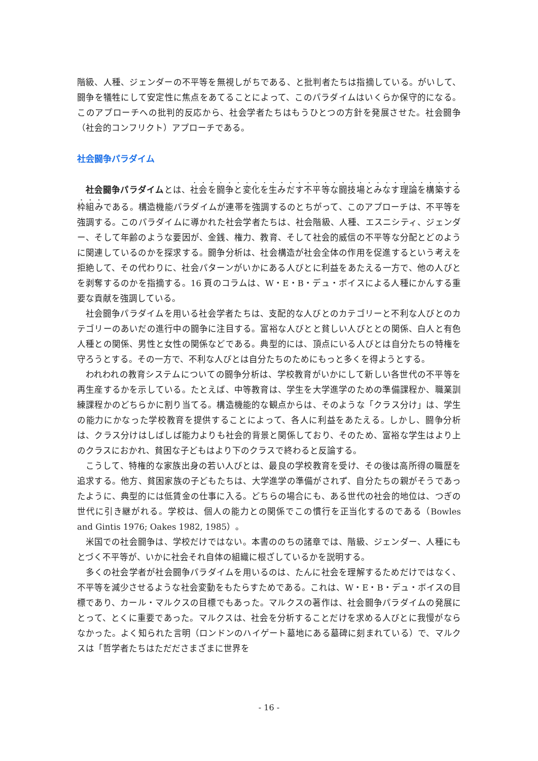階級、人種、ジェンダーの不平等を無視しがちである、と批判者たちは指摘している。がいして、闘争を犠牲にして安定性に焦点をあてることによって、このパラダイムはいくらか保守的になる。このアプローチへの批判的反応から、社会学者たちはもうひとつの方針を発展させた。社会闘争（社会的コンフリクト）アプローチである。
社会闘争パラダイム
社会闘争パラダイムとは、社会を闘争と変化を生みだす不平等な闘技場とみなす理論を構築する枠組みである。構造機能パラダイムが連帯を強調するのとちがって、このアプローチは、不平等を強調する。このパラダイムに導かれた社会学者たちは、社会階級、人種、エスニシティ、ジェンダー、そして年齢のような要因が、金銭、権力、教育、そして社会的威信の不平等な分配とどのように関連しているのかを探求する。闘争分析は、社会構造が社会全体の作用を促進するという考えを拒絶して、その代わりに、社会パターンがいかにある人びとに利益をあたえる一方で、他の人びとを剥奪するのかを指摘する。16 頁のコラムは、W・E・B・デュ・ボイスによる人種にかんする重要な貢献を強調している。
社会闘争パラダイムを用いる社会学者たちは、支配的な人びとのカテゴリーと不利な人びとのカテゴリーのあいだの進行中の闘争に注目する。富裕な人びとと貧しい人びととの関係、白人と有色人種との関係、男性と女性の関係などである。典型的には、頂点にいる人びとは自分たちの特権を守ろうとする。その一方で、不利な人びとは自分たちのためにもっと多くを得ようとする。
われわれの教育システムについての闘争分析は、学校教育がいかにして新しい各世代の不平等を再生産するかを示している。たとえば、中等教育は、学生を大学進学のための準備課程か、職業訓練課程かのどちらかに割り当てる。構造機能的な観点からは、そのような「クラス分け」は、学生の能力にかなった学校教育を提供することによって、各人に利益をあたえる。しかし、闘争分析は、クラス分けはしばしば能力よりも社会的背景と関係しており、そのため、富裕な学生はより上のクラスにおかれ、貧困な子どもはより下のクラスで終わると反論する。
こうして、特権的な家族出身の若い人びとは、最良の学校教育を受け、その後は高所得の職歴を追求する。他方、貧困家族の子どもたちは、大学進学の準備がされず、自分たちの親がそうであったように、典型的には低賃金の仕事に入る。どちらの場合にも、ある世代の社会的地位は、つぎの世代に引き継がれる。学校は、個人の能力との関係でこの慣行を正当化するのである（Bowles and Gintis 1976; Oakes 1982, 1985）。
米国での社会闘争は、学校だけではない。本書ののちの諸章では、階級、ジェンダー、人種にもとづく不平等が、いかに社会それ自体の組織に根ざしているかを説明する。
多くの社会学者が社会闘争パラダイムを用いるのは、たんに社会を理解するためだけではなく、不平等を減少させるような社会変動をもたらすためである。これは、W・E・B・デュ・ボイスの目標であり、カール・マルクスの目標でもあった。マルクスの著作は、社会闘争パラダイムの発展にとって、とくに重要であった。マルクスは、社会を分析することだけを求める人びとに我慢がならなかった。よく知られた言明（ロンドンのハイゲート墓地にある墓碑に刻まれている）で、マルクスは「哲学者たちはただださまざまに世界を
- 16 -